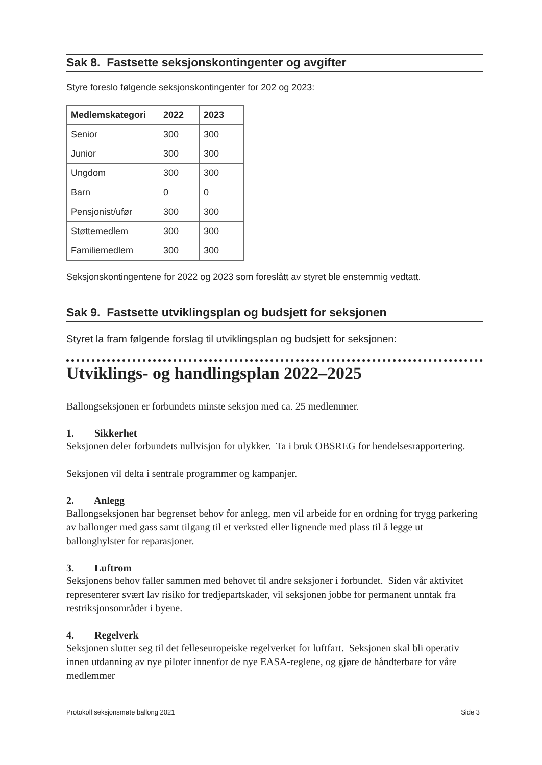Sak 8. Fastsette seksjonskontingenter og avgifter
Styre foreslo følgende seksjonskontingenter for 202 og 2023:
| Medlemskategori | 2022 | 2023 |
| --- | --- | --- |
| Senior | 300 | 300 |
| Junior | 300 | 300 |
| Ungdom | 300 | 300 |
| Barn | 0 | 0 |
| Pensjonist/ufør | 300 | 300 |
| Støttemedlem | 300 | 300 |
| Familiemedlem | 300 | 300 |
Seksjonskontingentene for 2022 og 2023 som foreslått av styret ble enstemmig vedtatt.
Sak 9. Fastsette utviklingsplan og budsjett for seksjonen
Styret la fram følgende forslag til utviklingsplan og budsjett for seksjonen:
Utviklings- og handlingsplan 2022–2025
Ballongseksjonen er forbundets minste seksjon med ca. 25 medlemmer.
1. Sikkerhet
Seksjonen deler forbundets nullvisjon for ulykker. Ta i bruk OBSREG for hendelsesrapportering.
Seksjonen vil delta i sentrale programmer og kampanjer.
2. Anlegg
Ballongseksjonen har begrenset behov for anlegg, men vil arbeide for en ordning for trygg parkering av ballonger med gass samt tilgang til et verksted eller lignende med plass til å legge ut ballonghylster for reparasjoner.
3. Luftrom
Seksjonens behov faller sammen med behovet til andre seksjoner i forbundet. Siden vår aktivitet representerer svært lav risiko for tredjepartskader, vil seksjonen jobbe for permanent unntak fra restriksjonsområder i byene.
4. Regelverk
Seksjonen slutter seg til det felleseuropeiske regelverket for luftfart. Seksjonen skal bli operativ innen utdanning av nye piloter innenfor de nye EASA-reglene, og gjøre de håndterbare for våre medlemmer
Protokoll seksjonsmøte ballong 2021 Side 3